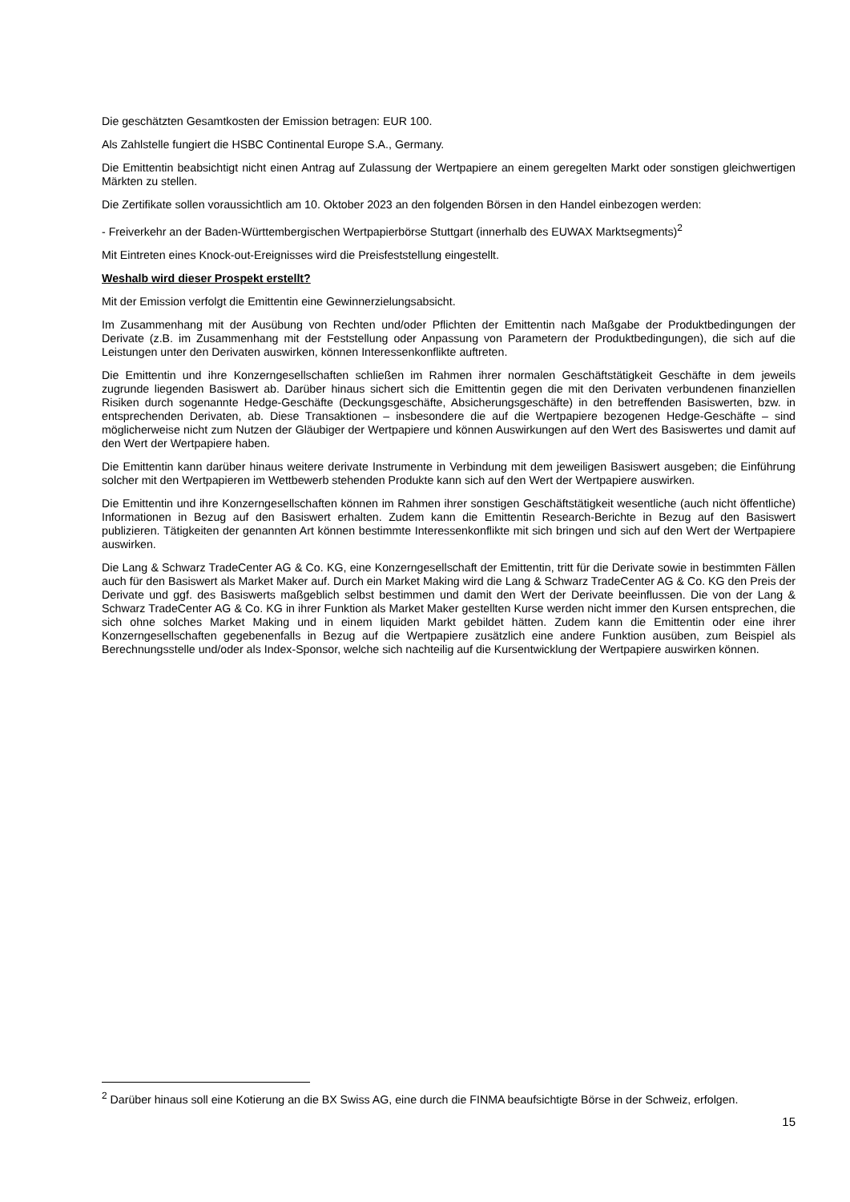Die geschätzten Gesamtkosten der Emission betragen: EUR 100.
Als Zahlstelle fungiert die HSBC Continental Europe S.A., Germany.
Die Emittentin beabsichtigt nicht einen Antrag auf Zulassung der Wertpapiere an einem geregelten Markt oder sonstigen gleichwertigen Märkten zu stellen.
Die Zertifikate sollen voraussichtlich am 10. Oktober 2023 an den folgenden Börsen in den Handel einbezogen werden:
- Freiverkehr an der Baden-Württembergischen Wertpapierbörse Stuttgart (innerhalb des EUWAX Marktsegments)<sup>2</sup>
Mit Eintreten eines Knock-out-Ereignisses wird die Preisfeststellung eingestellt.
Weshalb wird dieser Prospekt erstellt?
Mit der Emission verfolgt die Emittentin eine Gewinnerzielungsabsicht.
Im Zusammenhang mit der Ausübung von Rechten und/oder Pflichten der Emittentin nach Maßgabe der Produktbedingungen der Derivate (z.B. im Zusammenhang mit der Feststellung oder Anpassung von Parametern der Produktbedingungen), die sich auf die Leistungen unter den Derivaten auswirken, können Interessenkonflikte auftreten.
Die Emittentin und ihre Konzerngesellschaften schließen im Rahmen ihrer normalen Geschäftstätigkeit Geschäfte in dem jeweils zugrunde liegenden Basiswert ab. Darüber hinaus sichert sich die Emittentin gegen die mit den Derivaten verbundenen finanziellen Risiken durch sogenannte Hedge-Geschäfte (Deckungsgeschäfte, Absicherungsgeschäfte) in den betreffenden Basiswerten, bzw. in entsprechenden Derivaten, ab. Diese Transaktionen – insbesondere die auf die Wertpapiere bezogenen Hedge-Geschäfte – sind möglicherweise nicht zum Nutzen der Gläubiger der Wertpapiere und können Auswirkungen auf den Wert des Basiswertes und damit auf den Wert der Wertpapiere haben.
Die Emittentin kann darüber hinaus weitere derivate Instrumente in Verbindung mit dem jeweiligen Basiswert ausgeben; die Einführung solcher mit den Wertpapieren im Wettbewerb stehenden Produkte kann sich auf den Wert der Wertpapiere auswirken.
Die Emittentin und ihre Konzerngesellschaften können im Rahmen ihrer sonstigen Geschäftstätigkeit wesentliche (auch nicht öffentliche) Informationen in Bezug auf den Basiswert erhalten. Zudem kann die Emittentin Research-Berichte in Bezug auf den Basiswert publizieren. Tätigkeiten der genannten Art können bestimmte Interessenkonflikte mit sich bringen und sich auf den Wert der Wertpapiere auswirken.
Die Lang & Schwarz TradeCenter AG & Co. KG, eine Konzerngesellschaft der Emittentin, tritt für die Derivate sowie in bestimmten Fällen auch für den Basiswert als Market Maker auf. Durch ein Market Making wird die Lang & Schwarz TradeCenter AG & Co. KG den Preis der Derivate und ggf. des Basiswerts maßgeblich selbst bestimmen und damit den Wert der Derivate beeinflussen. Die von der Lang & Schwarz TradeCenter AG & Co. KG in ihrer Funktion als Market Maker gestellten Kurse werden nicht immer den Kursen entsprechen, die sich ohne solches Market Making und in einem liquiden Markt gebildet hätten. Zudem kann die Emittentin oder eine ihrer Konzerngesellschaften gegebenenfalls in Bezug auf die Wertpapiere zusätzlich eine andere Funktion ausüben, zum Beispiel als Berechnungsstelle und/oder als Index-Sponsor, welche sich nachteilig auf die Kursentwicklung der Wertpapiere auswirken können.
<sup>2</sup> Darüber hinaus soll eine Kotierung an die BX Swiss AG, eine durch die FINMA beaufsichtigte Börse in der Schweiz, erfolgen.
15